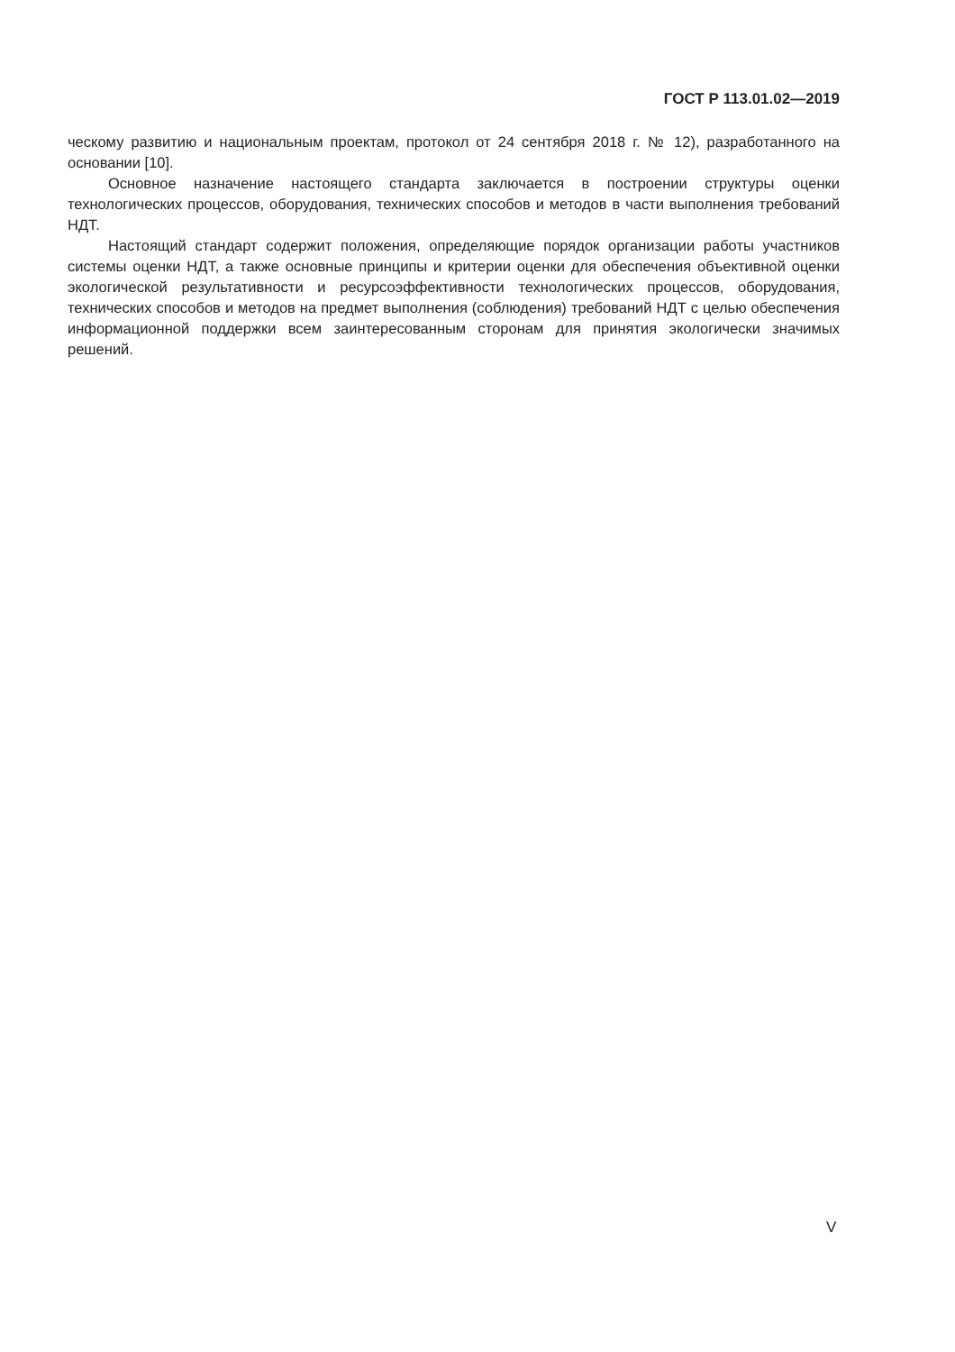ГОСТ Р 113.01.02—2019
ческому развитию и национальным проектам, протокол от 24 сентября 2018 г. № 12), разработанного на основании [10].
Основное назначение настоящего стандарта заключается в построении структуры оценки технологических процессов, оборудования, технических способов и методов в части выполнения требований НДТ.
Настоящий стандарт содержит положения, определяющие порядок организации работы участников системы оценки НДТ, а также основные принципы и критерии оценки для обеспечения объективной оценки экологической результативности и ресурсоэффективности технологических процессов, оборудования, технических способов и методов на предмет выполнения (соблюдения) требований НДТ с целью обеспечения информационной поддержки всем заинтересованным сторонам для принятия экологически значимых решений.
V